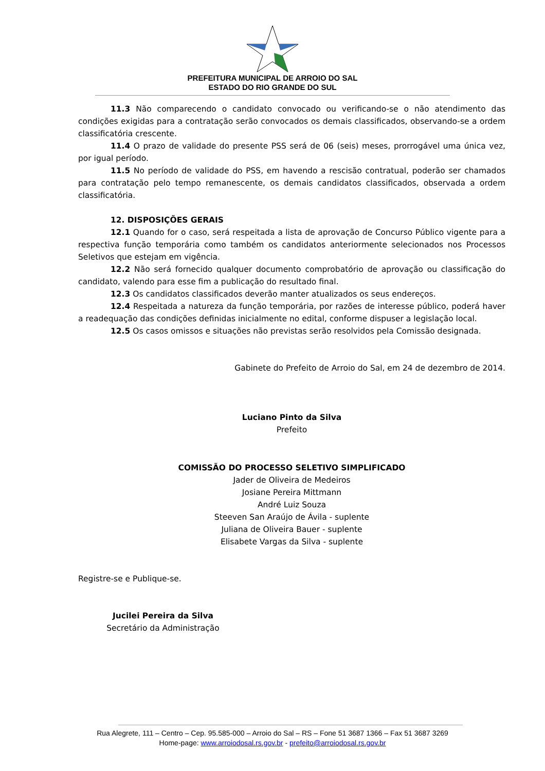PREFEITURA MUNICIPAL DE ARROIO DO SAL
ESTADO DO RIO GRANDE DO SUL
11.3 Não comparecendo o candidato convocado ou verificando-se o não atendimento das condições exigidas para a contratação serão convocados os demais classificados, observando-se a ordem classificatória crescente.
11.4 O prazo de validade do presente PSS será de 06 (seis) meses, prorrogável uma única vez, por igual período.
11.5 No período de validade do PSS, em havendo a rescisão contratual, poderão ser chamados para contratação pelo tempo remanescente, os demais candidatos classificados, observada a ordem classificatória.
12. DISPOSIÇÕES GERAIS
12.1 Quando for o caso, será respeitada a lista de aprovação de Concurso Público vigente para a respectiva função temporária como também os candidatos anteriormente selecionados nos Processos Seletivos que estejam em vigência.
12.2 Não será fornecido qualquer documento comprobatório de aprovação ou classificação do candidato, valendo para esse fim a publicação do resultado final.
12.3 Os candidatos classificados deverão manter atualizados os seus endereços.
12.4 Respeitada a natureza da função temporária, por razões de interesse público, poderá haver a readequação das condições definidas inicialmente no edital, conforme dispuser a legislação local.
12.5 Os casos omissos e situações não previstas serão resolvidos pela Comissão designada.
Gabinete do Prefeito de Arroio do Sal, em 24 de dezembro de 2014.
Luciano Pinto da Silva
Prefeito
COMISSÃO DO PROCESSO SELETIVO SIMPLIFICADO
Jader de Oliveira de Medeiros
Josiane Pereira Mittmann
André Luiz Souza
Steeven San Araújo de Ávila - suplente
Juliana de Oliveira Bauer - suplente
Elisabete Vargas da Silva - suplente
Registre-se e Publique-se.
Jucilei Pereira da Silva
Secretário da Administração
Rua Alegrete, 111 – Centro – Cep. 95.585-000 – Arroio do Sal – RS – Fone 51 3687 1366 – Fax 51 3687 3269
Home-page: www.arroiodosal.rs.gov.br - prefeito@arroiodosal.rs.gov.br